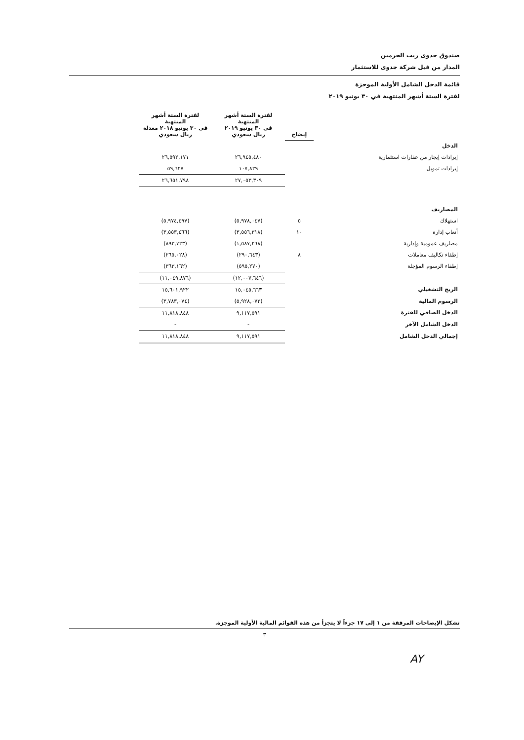صندوق جدوى ريت الحرمين
المدار من قبل شركة جدوى للاستثمار
قائمة الدخل الشامل الأولية الموجزة
لفترة الستة أشهر المنتهية في ٣٠ يونيو ٢٠١٩
| | إيضاح | لفترة الستة أشهر المنتهية في ٣٠ يونيو ٢٠١٩ ريال سعودي | لفترة الستة أشهر المنتهية في ٣٠ يونيو ٢٠١٨ معدلة ريال سعودي |
| --- | --- | --- | --- |
| الدخل | | | |
| إيرادات إيجار من عقارات استثمارية | | ٢٦,٩٤٥,٤٨٠ | ٢٦,٥٩٢,١٧١ |
| إيرادات تمويل | | ١٠٧,٨٢٩ | ٥٩,٦٢٧ |
| | | ٢٧,٠٥٣,٣٠٩ | ٢٦,٦٥١,٧٩٨ |
| المصاريف | | | |
| استهلاك | ٥ | (٥,٩٧٨,٠٤٧) | (٥,٩٧٤,٤٩٧) |
| أتعاب إدارة | ١٠ | (٣,٥٥٦,٣١٨) | (٣,٥٥٣,٤٦٦) |
| مصاريف عمومية وإدارية | | (١,٥٨٧,٢٦٨) | (٨٩٣,٧٢٣) |
| إطفاء تكاليف معاملات | ٨ | (٢٩٠,٦٤٣) | (٢٦٥,٠٢٨) |
| إطفاء الرسوم المؤجلة | | (٥٩٥,٢٧٠) | (٣٦٣,١٦٢) |
| | | (١٢,٠٠٧,٦٤٦) | (١١,٠٤٩,٨٧٦) |
| الربح التشغيلي | | ١٥,٠٤٥,٦٦٣ | ١٥,٦٠١,٩٢٢ |
| الرسوم المالية | | (٥,٩٢٨,٠٧٢) | (٣,٧٨٣,٠٧٤) |
| الدخل الصافي للفترة | | ٩,١١٧,٥٩١ | ١١,٨١٨,٨٤٨ |
| الدخل الشامل الآخر | | - | - |
| إجمالي الدخل الشامل | | ٩,١١٧,٥٩١ | ١١,٨١٨,٨٤٨ |
تشكل الإيضاحات المرفقة من ١ إلى ١٧ جزءاً لا يتجزأ من هذه القوائم المالية الأولية الموجزة.
٣
AY